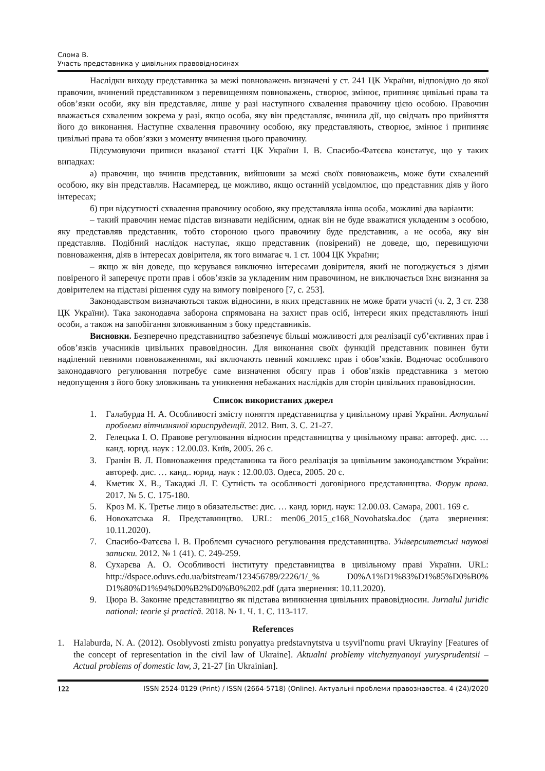Слома В.
Участь представника у цивільних правовідносинах
Наслідки виходу представника за межі повноважень визначені у ст. 241 ЦК України, відповідно до якої правочин, вчинений представником з перевищенням повноважень, створює, змінює, припиняє цивільні права та обов’язки особи, яку він представляє, лише у разі наступного схвалення правочину цією особою. Правочин вважається схваленим зокрема у разі, якщо особа, яку він представляє, вчинила дії, що свідчать про прийняття його до виконання. Наступне схвалення правочину особою, яку представляють, створює, змінює і припиняє цивільні права та обов’язки з моменту вчинення цього правочину.
Підсумовуючи приписи вказаної статті ЦК України І. В. Спасибо-Фатєєва констатує, що у таких випадках:
а) правочин, що вчинив представник, вийшовши за межі своїх повноважень, може бути схвалений особою, яку він представляв. Насамперед, це можливо, якщо останній усвідомлює, що представник діяв у його інтересах;
б) при відсутності схвалення правочину особою, яку представляла інша особа, можливі два варіанти:
– такий правочин немає підстав визнавати недійсним, однак він не буде вважатися укладеним з особою, яку представляв представник, тобто стороною цього правочину буде представник, а не особа, яку він представляв. Подібний наслідок наступає, якщо представник (повірений) не доведе, що, перевищуючи повноваження, діяв в інтересах довірителя, як того вимагає ч. 1 ст. 1004 ЦК України;
– якщо ж він доведе, що керувався виключно інтересами довірителя, який не погоджується з діями повіреного й заперечує проти прав і обов’язків за укладеним ним правочином, не виключається їхнє визнання за довірителем на підставі рішення суду на вимогу повіреного [7, с. 253].
Законодавством визначаються також відносини, в яких представник не може брати участі (ч. 2, 3 ст. 238 ЦК України). Така законодавча заборона спрямована на захист прав осіб, інтереси яких представляють інші особи, а також на запобігання зловживанням з боку представників.
Висновки. Безперечно представництво забезпечує більші можливості для реалізації суб’єктивних прав і обов’язків учасників цивільних правовідносин. Для виконання своїх функцій представник повинен бути наділений певними повноваженнями, які включають певний комплекс прав і обов’язків. Водночас особливого законодавчого регулювання потребує саме визначення обсягу прав і обов’язків представника з метою недопущення з його боку зловживань та уникнення небажаних наслідків для сторін цивільних правовідносин.
Список використаних джерел
1. Галабурда Н. А. Особливості змісту поняття представництва у цивільному праві України. Актуальні проблеми вітчизняної юриспруденції. 2012. Вип. 3. С. 21-27.
2. Гелецька І. О. Правове регулювання відносин представництва у цивільному права: автореф. дис. … канд. юрид. наук : 12.00.03. Київ, 2005. 26 с.
3. Гранін В. Л. Повноваження представника та його реалізація за цивільним законодавством України: автореф. дис. … канд.. юрид. наук : 12.00.03. Одеса, 2005. 20 с.
4. Кметик Х. В., Такаджі Л. Г. Сутність та особливості договірного представництва. Форум права. 2017. № 5. С. 175-180.
5. Кроз М. К. Третье лицо в обязательстве: дис. … канд. юрид. наук: 12.00.03. Самара, 2001. 169 с.
6. Новохатська Я. Представництво. URL: men06_2015_c168_Novohatska.doc (дата звернення: 10.11.2020).
7. Спасибо-Фатєєва І. В. Проблеми сучасного регулювання представництва. Університетські наукові записки. 2012. № 1 (41). С. 249-259.
8. Сухарєва А. О. Особливості інституту представництва в цивільному праві України. URL: http://dspace.oduvs.edu.ua/bitstream/123456789/2226/1/_% D0%A1%D1%83%D1%85%D0%B0% D1%80%D1%94%D0%B2%D0%B0%202.pdf (дата звернення: 10.11.2020).
9. Цюра В. Законне представництво як підстава виникнення цивільних правовідносин. Jurnalul juridic national: teorie şi practică. 2018. № 1. Ч. 1. С. 113-117.
References
1. Halaburda, N. A. (2012). Osoblyvosti zmistu ponyattya predstavnytstva u tsyvil′nomu pravi Ukrayiny [Features of the concept of representation in the civil law of Ukraine]. Aktualni problemy vitchyznyanoyi yurysprudentsii – Actual problems of domestic law, 3, 21-27 [in Ukrainian].
122 ISSN 2524-0129 (Print) / ISSN (2664-5718) (Online). Актуальні проблеми правознавства. 4 (24)/2020